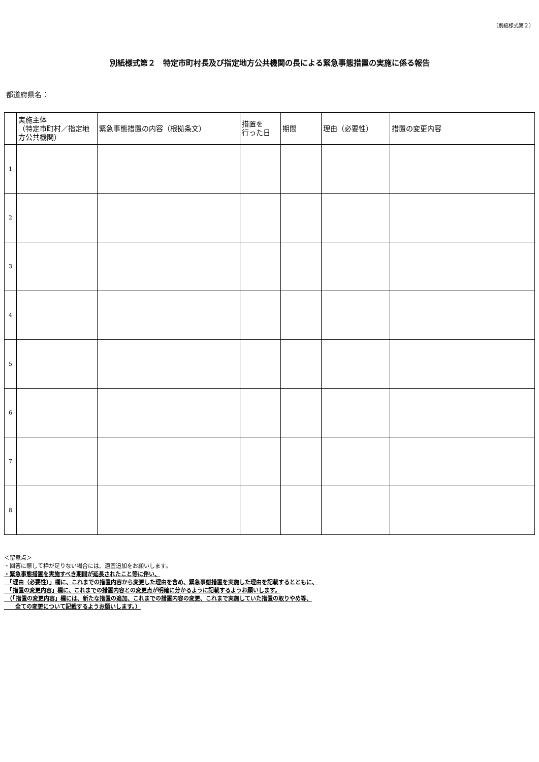（別紙様式第２）
別紙様式第２　特定市町村長及び指定地方公共機関の長による緊急事態措置の実施に係る報告
都道府県名：
| | 実施主体 （特定市町村／指定地方公共機関） | 緊急事態措置の内容（根拠条文） | 措置を 行った日 | 期間 | 理由（必要性） | 措置の変更内容 |
| --- | --- | --- | --- | --- | --- | --- |
| 1 | | | | | | |
| 2 | | | | | | |
| 3 | | | | | | |
| 4 | | | | | | |
| 5 | | | | | | |
| 6 | | | | | | |
| 7 | | | | | | |
| 8 | | | | | | |
＜留意点＞
・回答に際して枠が足りない場合には、適宜追加をお願いします。
・緊急事態措置を実施すべき期間が延長されたこと等に伴い、
　「理由（必要性）」欄に、これまでの措置内容から変更した理由を含め、緊急事態措置を実施した理由を記載するとともに、
　「措置の変更内容」欄に、これまでの措置内容との変更点が明確に分かるように記載するようお願いします。
　（「措置の変更内容」欄には、新たな措置の追加、これまでの措置内容の変更、これまで実施していた措置の取りやめ等、
　　全ての変更について記載するようお願いします。）